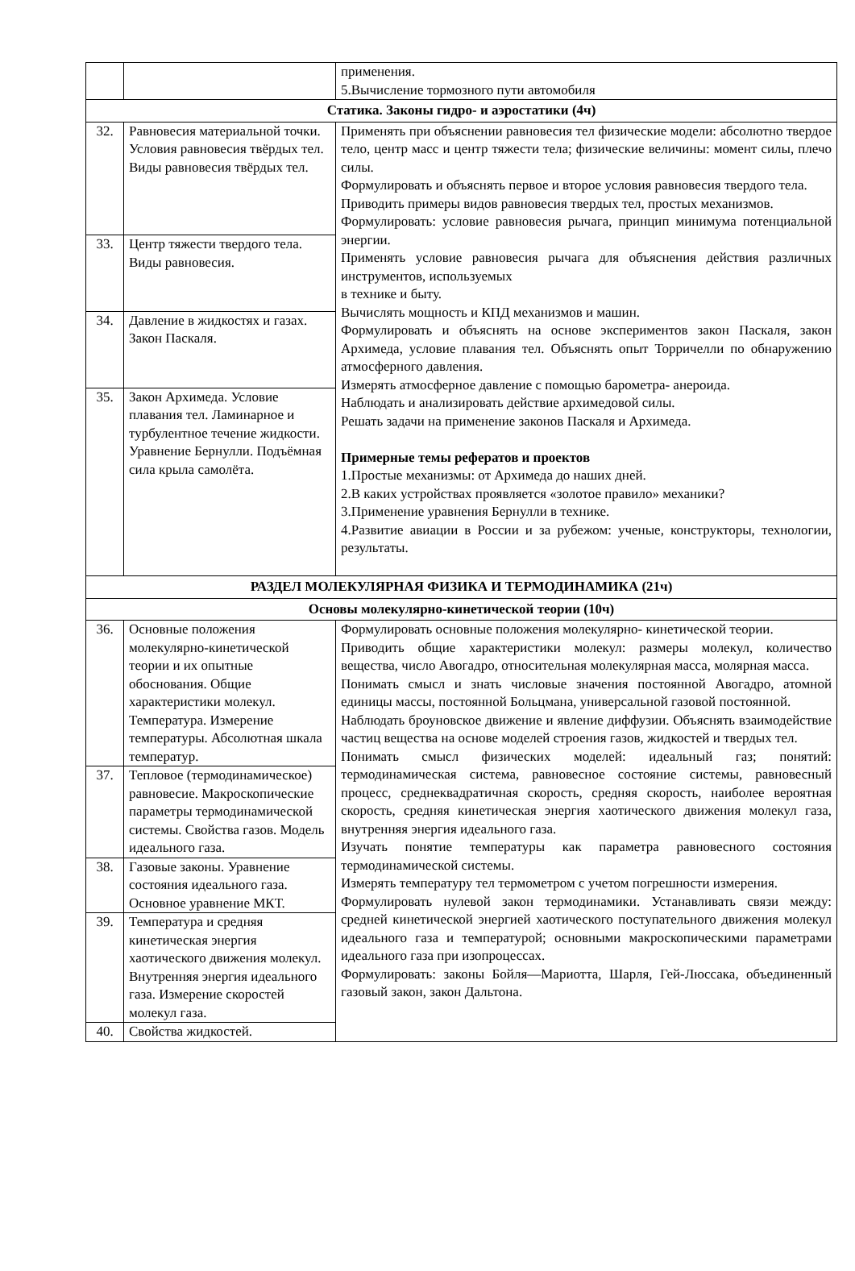| | | применения. 5.Вычисление тормозного пути автомобиля |
| Статика. Законы гидро- и аэростатики (4ч) | | |
| 32. | Равновесия материальной точки. Условия равновесия твёрдых тел. Виды равновесия твёрдых тел. | Применять при объяснении равновесия тел физические модели: абсолютно твердое тело, центр масс и центр тяжести тела; физические величины: момент силы, плечо силы. Формулировать и объяснять первое и второе условия равновесия твердого тела. Приводить примеры видов равновесия твердых тел, простых механизмов. Формулировать: условие равновесия рычага, принцип минимума потенциальной энергии. Применять условие равновесия рычага для объяснения действия различных инструментов, используемых в технике и быту. Вычислять мощность и КПД механизмов и машин. Формулировать и объяснять на основе экспериментов закон Паскаля, закон Архимеда, условие плавания тел. Объяснять опыт Торричелли по обнаружению атмосферного давления. Измерять атмосферное давление с помощью барометра- анероида. Наблюдать и анализировать действие архимедовой силы. Решать задачи на применение законов Паскаля и Архимеда. Примерные темы рефератов и проектов 1.Простые механизмы: от Архимеда до наших дней. 2.В каких устройствах проявляется «золотое правило» механики? 3.Применение уравнения Бернулли в технике. 4.Развитие авиации в России и за рубежом: ученые, конструкторы, технологии, результаты. |
| 33. | Центр тяжести твердого тела. Виды равновесия. | |
| 34. | Давление в жидкостях и газах. Закон Паскаля. | |
| 35. | Закон Архимеда. Условие плавания тел. Ламинарное и турбулентное течение жидкости. Уравнение Бернулли. Подъёмная сила крыла самолёта. | |
| РАЗДЕЛ МОЛЕКУЛЯРНАЯ ФИЗИКА И ТЕРМОДИНАМИКА (21ч) | | |
| Основы молекулярно-кинетической теории (10ч) | | |
| 36. | Основные положения молекулярно-кинетической теории и их опытные обоснования. Общие характеристики молекул. Температура. Измерение температуры. Абсолютная шкала температур. | Формулировать основные положения молекулярно- кинетической теории. Приводить общие характеристики молекул: размеры молекул, количество вещества, число Авогадро, относительная молекулярная масса, молярная масса. Понимать смысл и знать числовые значения постоянной Авогадро, атомной единицы массы, постоянной Больцмана, универсальной газовой постоянной. Наблюдать броуновское движение и явление диффузии. Объяснять взаимодействие частиц вещества на основе моделей строения газов, жидкостей и твердых тел. Понимать смысл физических моделей: идеальный газ; понятий: термодинамическая система, равновесное состояние системы, равновесный процесс, среднеквадратичная скорость, средняя скорость, наиболее вероятная скорость, средняя кинетическая энергия хаотического движения молекул газа, внутренняя энергия идеального газа. Изучать понятие температуры как параметра равновесного состояния термодинамической системы. Измерять температуру тел термометром с учетом погрешности измерения. Формулировать нулевой закон термодинамики. Устанавливать связи между: средней кинетической энергией хаотического поступательного движения молекул идеального газа и температурой; основными макроскопическими параметрами идеального газа при изопроцессах. Формулировать: законы Бойля—Мариотта, Шарля, Гей-Люссака, объединенный газовый закон, закон Дальтона. |
| 37. | Тепловое (термодинамическое) равновесие. Макроскопические параметры термодинамической системы. Свойства газов. Модель идеального газа. | |
| 38. | Газовые законы. Уравнение состояния идеального газа. Основное уравнение МКТ. | |
| 39. | Температура и средняя кинетическая энергия хаотического движения молекул. Внутренняя энергия идеального газа. Измерение скоростей молекул газа. | |
| 40. | Свойства жидкостей. | |